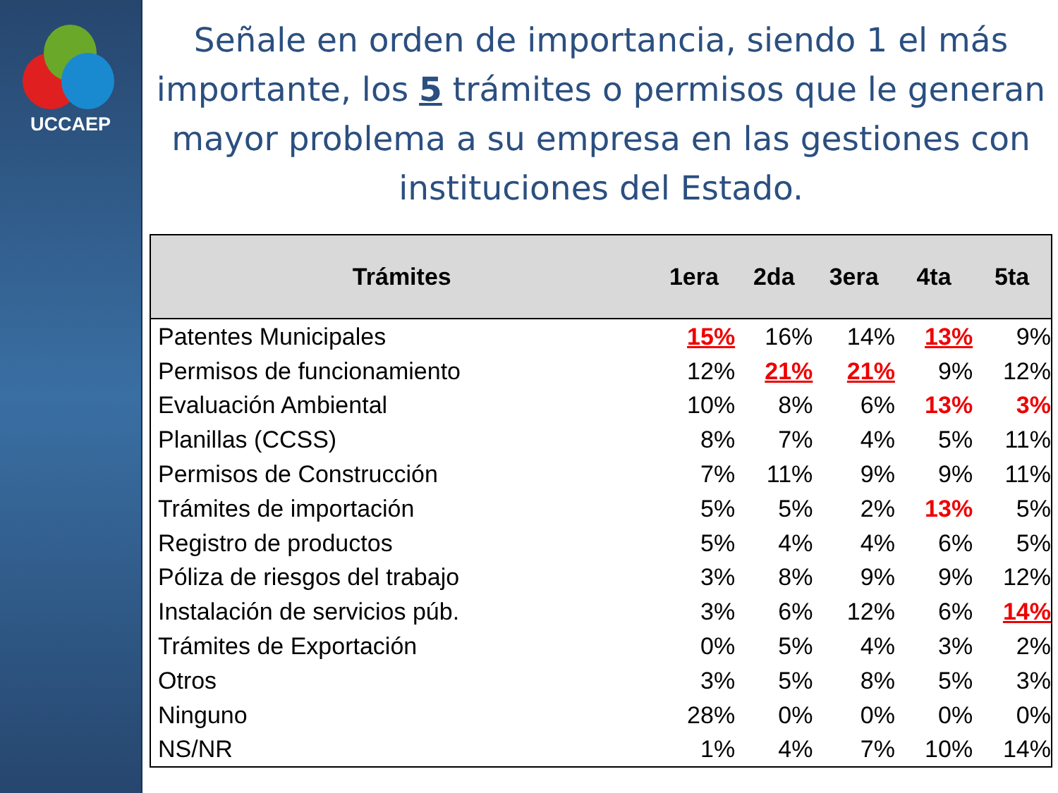UCCAEP
Señale en orden de importancia, siendo 1 el más importante, los 5 trámites o permisos que le generan mayor problema a su empresa en las gestiones con instituciones del Estado.
| Trámites | 1era | 2da | 3era | 4ta | 5ta |
| --- | --- | --- | --- | --- | --- |
| Patentes Municipales | 15% | 16% | 14% | 13% | 9% |
| Permisos de funcionamiento | 12% | 21% | 21% | 9% | 12% |
| Evaluación Ambiental | 10% | 8% | 6% | 13% | 3% |
| Planillas (CCSS) | 8% | 7% | 4% | 5% | 11% |
| Permisos de Construcción | 7% | 11% | 9% | 9% | 11% |
| Trámites de importación | 5% | 5% | 2% | 13% | 5% |
| Registro de productos | 5% | 4% | 4% | 6% | 5% |
| Póliza de riesgos del trabajo | 3% | 8% | 9% | 9% | 12% |
| Instalación de servicios púb. | 3% | 6% | 12% | 6% | 14% |
| Trámites de Exportación | 0% | 5% | 4% | 3% | 2% |
| Otros | 3% | 5% | 8% | 5% | 3% |
| Ninguno | 28% | 0% | 0% | 0% | 0% |
| NS/NR | 1% | 4% | 7% | 10% | 14% |